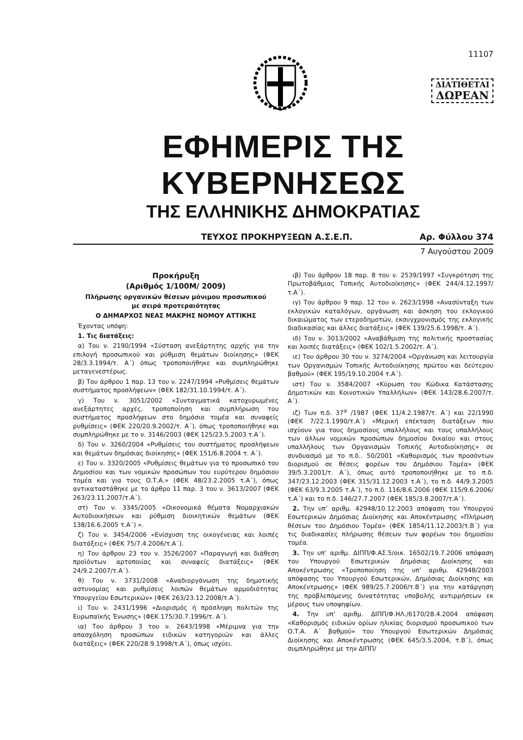11107
ΔΙΑΤΙΘΕΤΑΙ
ΔΩΡΕΑΝ
ΕΦΗΜΕΡΙΣ ΤΗΣ ΚΥΒΕΡΝΗΣΕΩΣ
ΤΗΣ ΕΛΛΗΝΙΚΗΣ ΔΗΜΟΚΡΑΤΙΑΣ
ΤΕΥΧΟΣ ΠΡΟΚΗΡΥΞΕΩΝ Α.Σ.Ε.Π. Αρ. Φύλλου 374
7 Αυγούστου 2009
Προκήρυξη
(Αριθμός 1/100Μ/ 2009)
Πλήρωσης οργανικών θέσεων μόνιμου προσωπικού
με σειρά προτεραιότητας
Ο ΔΗΜΑΡΧΟΣ ΝΕΑΣ ΜΑΚΡΗΣ ΝΟΜΟΥ ΑΤΤΙΚΗΣ
Έχοντας υπόψη:
1. Τις διατάξεις:
α) Του ν. 2190/1994 «Σύσταση ανεξάρτητης αρχής για την επιλογή προσωπικού και ρύθμιση θεμάτων διοίκησης» (ΦΕΚ 28/3.3.1994/τ. Α΄) όπως τροποποιήθηκε και συμπληρώθηκε μεταγενεστέρως.
β) Του άρθρου 1 παρ. 13 του ν. 2247/1994 «Ρυθμίσεις θεμάτων συστήματος προσλήψεων» (ΦΕΚ 182/31.10.1994/τ. Α΄).
γ) Του ν. 3051/2002 «Συνταγματικά κατοχυρωμένες ανεξάρτητες αρχές, τροποποίηση και συμπλήρωση του συστήματος προσλήψεων στο δημόσιο τομέα και συναφείς ρυθμίσεις» (ΦΕΚ 220/20.9.2002/τ. Α΄), όπως τροποποιήθηκε και συμπληρώθηκε με το ν. 3146/2003 (ΦΕΚ 125/23.5.2003 τ.Α΄).
δ) Του ν. 3260/2004 «Ρυθμίσεις του συστήματος προσλήψεων και θεμάτων δημόσιας διοίκησης» (ΦΕΚ 151/6.8.2004 τ. Α΄).
ε) Του ν. 3320/2005 «Ρυθμίσεις θεμάτων για το προσωπικό του Δημοσίου και των νομικών προσώπων του ευρύτερου δημόσιου τομέα και για τους Ο.Τ.Α.» (ΦΕΚ 48/23.2.2005 τ.Α΄), όπως αντικαταστάθηκε με το άρθρο 11 παρ. 3 του ν. 3613/2007 (ΦΕΚ 263/23.11.2007/τ.Α΄).
στ) Του ν. 3345/2005 «Οικονομικά θέματα Νομαρχιακών Αυτοδιοικήσεων και ρύθμιση διοικητικών θεμάτων (ΦΕΚ 138/16.6.2005 τ.Α΄) ».
ζ) Του ν. 3454/2006 «Ενίσχυση της οικογένειας και λοιπές διατάξεις» (ΦΕΚ 75/7.4.2006/τ.Α΄).
η) Του άρθρου 23 του ν. 3526/2007 «Παραγωγή και διάθεση προϊόντων αρτοποιίας και συναφείς διατάξεις» (ΦΕΚ 24/9.2.2007/τ.Α΄).
θ) Του ν. 3731/2008 «Αναδιοργάνωση της δημοτικής αστυνομίας και ρυθμίσεις λοιπών θεμάτων αρμοδιότητας Υπουργείου Εσωτερικών» (ΦΕΚ 263/23.12.2008/τ.Α΄).
ι) Του ν. 2431/1996 «Διορισμός ή πρόσληψη πολιτών της Ευρωπαϊκής Ένωσης» (ΦΕΚ 175/30.7.1996/τ. Α΄).
ια) Του άρθρου 3 του ν. 2643/1998 «Μέριμνα για την απασχόληση προσώπων ειδικών κατηγοριών και άλλες διατάξεις» (ΦΕΚ 220/28.9.1998/τ.Α΄), όπως ισχύει.
ιβ) Του άρθρου 18 παρ. 8 του ν. 2539/1997 «Συγκρότηση της Πρωτοβάθμιας Τοπικής Αυτοδιοίκησης» (ΦΕΚ 244/4.12.1997/τ.Α΄).
ιγ) Του άρθρου 9 παρ. 12 του ν. 2623/1998 «Ανασύνταξη των εκλογικών καταλόγων, οργάνωση και άσκηση του εκλογικού δικαιώματος των ετεροδημοτών, εκσυγχρονισμός της εκλογικής διαδικασίας και άλλες διατάξεις» (ΦΕΚ 139/25.6.1998/τ. Α΄).
ιδ) Του ν. 3013/2002 «Αναβάθμιση της πολιτικής προστασίας και λοιπές διατάξεις» (ΦΕΚ 102/1.5.2002/τ. Α΄).
ιε) Του άρθρου 30 του ν. 3274/2004 «Οργάνωση και λειτουργία των Οργανισμών Τοπικής Αυτοδιοίκησης πρώτου και δεύτερου βαθμού» (ΦΕΚ 195/19.10.2004 τ.Α΄).
ιστ) Του ν. 3584/2007 «Κύρωση του Κώδικα Κατάστασης Δημοτικών και Κοινοτικών Υπαλλήλων» (ΦΕΚ 143/28.6.2007/τ. Α΄).
ιζ) Των π.δ. 37<sup>α</sup> /1987 (ΦΕΚ 11/4.2.1987/τ. Α΄) και 22/1990 (ΦΕΚ 7/22.1.1990/τ.Α΄) «Μερική επέκταση διατάξεων που ισχύουν για τους δημοσίους υπαλλήλους και τους υπαλλήλους των άλλων νομικών προσώπων δημοσίου δικαίου και στους υπαλλήλους των Οργανισμών Τοπικής Αυτοδιοίκησης» σε συνδυασμό με το π.δ.. 50/2001 «Καθορισμός των προσόντων διορισμού σε θέσεις φορέων του Δημόσιου Τομέα» (ΦΕΚ 39/5.3.2001/τ. Α΄), όπως αυτό τροποποιήθηκε με το π.δ. 347/23.12.2003 (ΦΕΚ 315/31.12.2003 τ.Α΄), το π.δ. 44/9.3.2005 (ΦΕΚ 63/9.3.2005 τ.Α΄), το π.δ. 116/8.6.2006 (ΦΕΚ 115/9.6.2006/τ.Α΄) και το π.δ. 146/27.7.2007 (ΦΕΚ 185/3.8.2007/τ.Α΄).
2. Την υπ’ αριθμ. 42948/10.12.2003 απόφαση του Υπουργού Εσωτερικών Δημόσιας Διοίκησης και Αποκέντρωσης «Πλήρωση θέσεων του Δημόσιου Τομέα» (ΦΕΚ 1854/11.12.2003/τ.Β΄) για τις διαδικασίες πλήρωσης θέσεων των φορέων του δημοσίου τομέα.
3. Την υπ’ αριθμ. ΔΙΠΠ/Φ.ΑΣ.5/οικ. 16502/19.7.2006 απόφαση του Υπουργού Εσωτερικών Δημόσιας Διοίκησης και Αποκέντρωσης «Τροποποίηση της υπ’ αριθμ. 42948/2003 απόφασης του Υπουργού Εσωτερικών, Δημόσιας Διοίκησης και Αποκέντρωσης» (ΦΕΚ 989/25.7.2006/τ.Β΄) για την κατάργηση της προβλεπόμενης δυνατότητας υποβολής αντιρρήσεων εκ μέρους των υποψηφίων.
4. Την υπ’ αριθμ. ΔΙΠΠ/Φ.ΗΛ./6170/28.4.2004 απόφαση «Καθορισμός ειδικών ορίων ηλικίας διορισμού προσωπικού των Ο.Τ.Α. Α΄ βαθμού» του Υπουργού Εσωτερικών Δημόσιας Διοίκησης και Αποκέντρωσης (ΦΕΚ 645/3.5.2004, τ.Β΄), όπως συμπληρώθηκε με την ΔΙΠΠ/